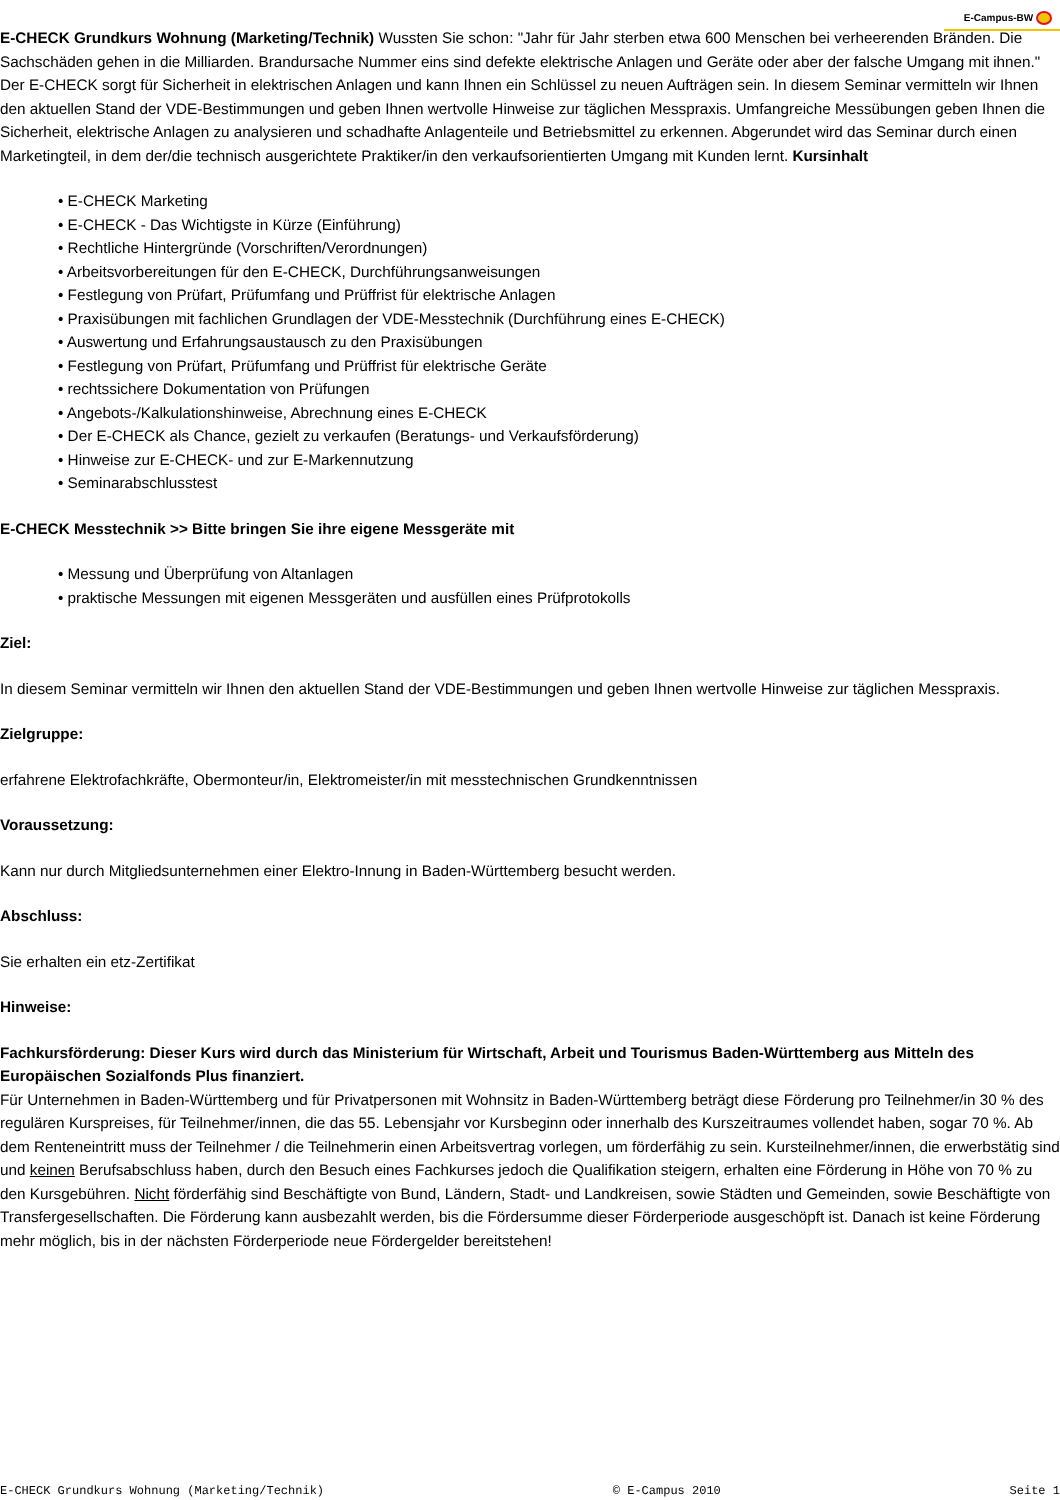E-Campus-BW
E-CHECK Grundkurs Wohnung (Marketing/Technik) Wussten Sie schon: "Jahr für Jahr sterben etwa 600 Menschen bei verheerenden Bränden. Die Sachschäden gehen in die Milliarden. Brandursache Nummer eins sind defekte elektrische Anlagen und Geräte oder aber der falsche Umgang mit ihnen." Der E-CHECK sorgt für Sicherheit in elektrischen Anlagen und kann Ihnen ein Schlüssel zu neuen Aufträgen sein. In diesem Seminar vermitteln wir Ihnen den aktuellen Stand der VDE-Bestimmungen und geben Ihnen wertvolle Hinweise zur täglichen Messpraxis. Umfangreiche Messübungen geben Ihnen die Sicherheit, elektrische Anlagen zu analysieren und schadhafte Anlagenteile und Betriebsmittel zu erkennen. Abgerundet wird das Seminar durch einen Marketingteil, in dem der/die technisch ausgerichtete Praktiker/in den verkaufsorientierten Umgang mit Kunden lernt. Kursinhalt
• E-CHECK Marketing
• E-CHECK - Das Wichtigste in Kürze (Einführung)
• Rechtliche Hintergründe (Vorschriften/Verordnungen)
• Arbeitsvorbereitungen für den E-CHECK, Durchführungsanweisungen
• Festlegung von Prüfart, Prüfumfang und Prüffrist für elektrische Anlagen
• Praxisübungen mit fachlichen Grundlagen der VDE-Messtechnik (Durchführung eines E-CHECK)
• Auswertung und Erfahrungsaustausch zu den Praxisübungen
• Festlegung von Prüfart, Prüfumfang und Prüffrist für elektrische Geräte
• rechtssichere Dokumentation von Prüfungen
• Angebots-/Kalkulationshinweise, Abrechnung eines E-CHECK
• Der E-CHECK als Chance, gezielt zu verkaufen (Beratungs- und Verkaufsförderung)
• Hinweise zur E-CHECK- und zur E-Markennutzung
• Seminarabschlusstest
E-CHECK Messtechnik >> Bitte bringen Sie ihre eigene Messgeräte mit
• Messung und Überprüfung von Altanlagen
• praktische Messungen mit eigenen Messgeräten und ausfüllen eines Prüfprotokolls
Ziel:
In diesem Seminar vermitteln wir Ihnen den aktuellen Stand der VDE-Bestimmungen und geben Ihnen wertvolle Hinweise zur täglichen Messpraxis.
Zielgruppe:
erfahrene Elektrofachkräfte, Obermonteur/in, Elektromeister/in mit messtechnischen Grundkenntnissen
Voraussetzung:
Kann nur durch Mitgliedsunternehmen einer Elektro-Innung in Baden-Württemberg besucht werden.
Abschluss:
Sie erhalten ein etz-Zertifikat
Hinweise:
Fachkursförderung: Dieser Kurs wird durch das Ministerium für Wirtschaft, Arbeit und Tourismus Baden-Württemberg aus Mitteln des Europäischen Sozialfonds Plus finanziert.
Für Unternehmen in Baden-Württemberg und für Privatpersonen mit Wohnsitz in Baden-Württemberg beträgt diese Förderung pro Teilnehmer/in 30 % des regulären Kurspreises, für Teilnehmer/innen, die das 55. Lebensjahr vor Kursbeginn oder innerhalb des Kurszeitraumes vollendet haben, sogar 70 %. Ab dem Renteneintritt muss der Teilnehmer / die Teilnehmerin einen Arbeitsvertrag vorlegen, um förderfähig zu sein. Kursteilnehmer/innen, die erwerbstätig sind und keinen Berufsabschluss haben, durch den Besuch eines Fachkurses jedoch die Qualifikation steigern, erhalten eine Förderung in Höhe von 70 % zu den Kursgebühren. Nicht förderfähig sind Beschäftigte von Bund, Ländern, Stadt- und Landkreisen, sowie Städten und Gemeinden, sowie Beschäftigte von Transfergesellschaften. Die Förderung kann ausbezahlt werden, bis die Fördersumme dieser Förderperiode ausgeschöpft ist. Danach ist keine Förderung mehr möglich, bis in der nächsten Förderperiode neue Fördergelder bereitstehen!
E-CHECK Grundkurs Wohnung (Marketing/Technik) © E-Campus 2010 Seite 1